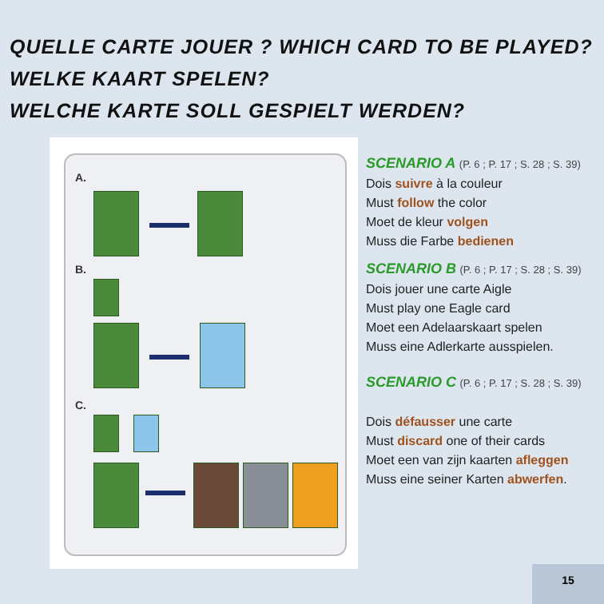QUELLE CARTE JOUER ? WHICH CARD TO BE PLAYED?
WELKE KAART SPELEN?
WELCHE KARTE SOLL GESPIELT WERDEN?
A.
B.
C.
SCENARIO A (P. 6 ; P. 17 ; S. 28 ; S. 39)
Dois suivre à la couleur
Must follow the color
Moet de kleur volgen
Muss die Farbe bedienen
SCENARIO B (P. 6 ; P. 17 ; S. 28 ; S. 39)
Dois jouer une carte Aigle
Must play one Eagle card
Moet een Adelaarskaart spelen
Muss eine Adlerkarte ausspielen.
SCENARIO C (P. 6 ; P. 17 ; S. 28 ; S. 39)
Dois défausser une carte
Must discard one of their cards
Moet een van zijn kaarten afleggen
Muss eine seiner Karten abwerfen.
15